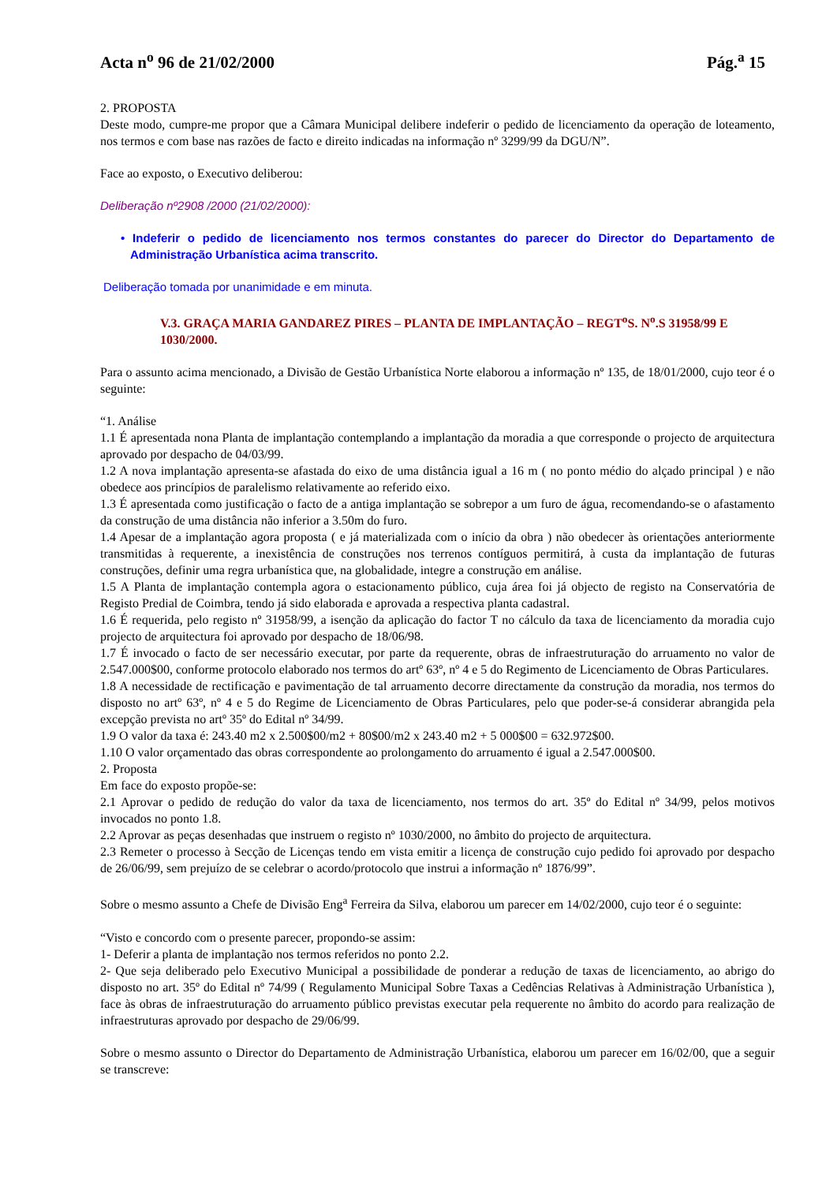Acta n<sup>o</sup> 96 de 21/02/2000 Pág.<sup>a</sup> 15
2. PROPOSTA
Deste modo, cumpre-me propor que a Câmara Municipal delibere indeferir o pedido de licenciamento da operação de loteamento, nos termos e com base nas razões de facto e direito indicadas na informação nº 3299/99 da DGU/N”.
Face ao exposto, o Executivo deliberou:
Deliberação nº2908 /2000 (21/02/2000):
• Indeferir o pedido de licenciamento nos termos constantes do parecer do Director do Departamento de Administração Urbanística acima transcrito.
Deliberação tomada por unanimidade e em minuta.
V.3. GRAÇA MARIA GANDAREZ PIRES – PLANTA DE IMPLANTAÇÃO – REGT<sup>o</sup>S. N<sup>o</sup>.S 31958/99 E 1030/2000.
Para o assunto acima mencionado, a Divisão de Gestão Urbanística Norte elaborou a informação nº 135, de 18/01/2000, cujo teor é o seguinte:
“1. Análise
1.1 É apresentada nona Planta de implantação contemplando a implantação da moradia a que corresponde o projecto de arquitectura aprovado por despacho de 04/03/99.
1.2 A nova implantação apresenta-se afastada do eixo de uma distância igual a 16 m ( no ponto médio do alçado principal ) e não obedece aos princípios de paralelismo relativamente ao referido eixo.
1.3 É apresentada como justificação o facto de a antiga implantação se sobrepor a um furo de água, recomendando-se o afastamento da construção de uma distância não inferior a 3.50m do furo.
1.4 Apesar de a implantação agora proposta ( e já materializada com o início da obra ) não obedecer às orientações anteriormente transmitidas à requerente, a inexistência de construções nos terrenos contíguos permitirá, à custa da implantação de futuras construções, definir uma regra urbanística que, na globalidade, integre a construção em análise.
1.5 A Planta de implantação contempla agora o estacionamento público, cuja área foi já objecto de registo na Conservatória de Registo Predial de Coimbra, tendo já sido elaborada e aprovada a respectiva planta cadastral.
1.6 É requerida, pelo registo nº 31958/99, a isenção da aplicação do factor T no cálculo da taxa de licenciamento da moradia cujo projecto de arquitectura foi aprovado por despacho de 18/06/98.
1.7 É invocado o facto de ser necessário executar, por parte da requerente, obras de infraestruturação do arruamento no valor de 2.547.000$00, conforme protocolo elaborado nos termos do artº 63º, nº 4 e 5 do Regimento de Licenciamento de Obras Particulares.
1.8 A necessidade de rectificação e pavimentação de tal arruamento decorre directamente da construção da moradia, nos termos do disposto no artº 63º, nº 4 e 5 do Regime de Licenciamento de Obras Particulares, pelo que poder-se-á considerar abrangida pela excepção prevista no artº 35º do Edital nº 34/99.
1.9 O valor da taxa é: 243.40 m2 x 2.500$00/m2 + 80$00/m2 x 243.40 m2 + 5 000$00 = 632.972$00.
1.10 O valor orçamentado das obras correspondente ao prolongamento do arruamento é igual a 2.547.000$00.
2. Proposta
Em face do exposto propõe-se:
2.1 Aprovar o pedido de redução do valor da taxa de licenciamento, nos termos do art. 35º do Edital nº 34/99, pelos motivos invocados no ponto 1.8.
2.2 Aprovar as peças desenhadas que instruem o registo nº 1030/2000, no âmbito do projecto de arquitectura.
2.3 Remeter o processo à Secção de Licenças tendo em vista emitir a licença de construção cujo pedido foi aprovado por despacho de 26/06/99, sem prejuízo de se celebrar o acordo/protocolo que instrui a informação nº 1876/99”.
Sobre o mesmo assunto a Chefe de Divisão Eng<sup>a</sup> Ferreira da Silva, elaborou um parecer em 14/02/2000, cujo teor é o seguinte:
“Visto e concordo com o presente parecer, propondo-se assim:
1- Deferir a planta de implantação nos termos referidos no ponto 2.2.
2- Que seja deliberado pelo Executivo Municipal a possibilidade de ponderar a redução de taxas de licenciamento, ao abrigo do disposto no art. 35º do Edital nº 74/99 ( Regulamento Municipal Sobre Taxas a Cedências Relativas à Administração Urbanística ), face às obras de infraestruturação do arruamento público previstas executar pela requerente no âmbito do acordo para realização de infraestruturas aprovado por despacho de 29/06/99.
Sobre o mesmo assunto o Director do Departamento de Administração Urbanística, elaborou um parecer em 16/02/00, que a seguir se transcreve: